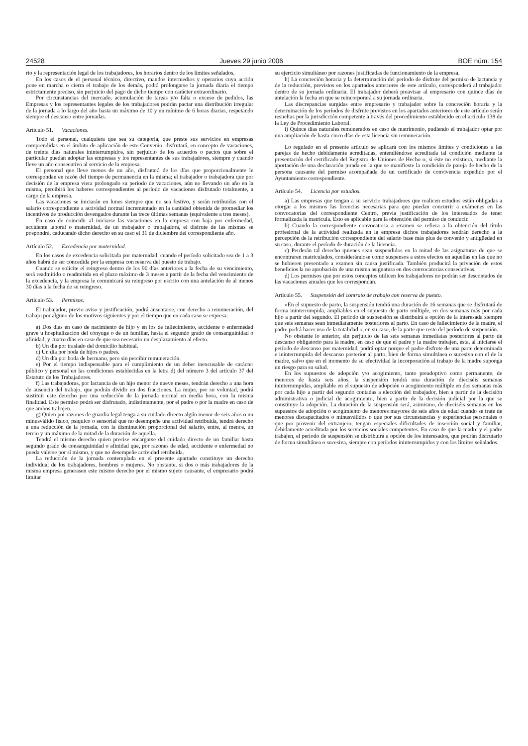24528 Jueves 29 junio 2006 BOE núm. 154
rio y la representación legal de los trabajadores, los horarios dentro de los límites señalados.
En los casos de el personal técnico, directivo, mandos intermedios y operarios cuya acción pone en marcha o cierra el trabajo de los demás, podrá prolongarse la jornada diaria el tiempo estrictamente preciso, sin perjuicio del pago de dicho tiempo con carácter extraordinario.
Por circunstancias del mercado, acumulación de tareas y/o falta o exceso de pedidos, las Empresas y los representantes legales de los trabajadores podrán pactar una distribución irregular de la jornada a lo largo del año hasta un máximo de 10 y un mínimo de 6 horas diarias, respetando siempre el descanso entre jornadas.
Artículo 51. Vacaciones.
Todo el personal, cualquiera que sea su categoría, que preste sus servicios en empresas comprendidas en el ámbito de aplicación de este Convenio, disfrutará, en concepto de vacaciones, de treinta días naturales ininterrumpidos, sin perjuicio de los acuerdos o pactos que sobre el particular puedan adoptar las empresas y los representantes de sus trabajadores, siempre y cuando lleve un año consecutivo al servicio de la empresa.
El personal que lleve menos de un año, disfrutará de los días que proporcionalmente le correspondan en razón del tiempo de permanencia en la misma; el trabajador o trabajadora que por decisión de la empresa viera prolongado su período de vacaciones, aún no llevando un año en la misma, percibirá los haberes correspondientes al período de vacaciones disfrutado totalmente, a cargo de la empresa.
Las vacaciones se iniciarán en lunes siempre que no sea festivo, y serán retribuidas con el salario correspondiente a actividad normal incrementado en la cantidad obtenida de promediar los incentivos de producción devengados durante las trece últimas semanas (equivalente a tres meses).
En caso de coincidir al iniciarse las vacaciones en la empresa con baja por enfermedad, accidente laboral o maternidad, de un trabajador o trabajadora, el disfrute de las mismas se pospondrá, caducando dicho derecho en su caso el 31 de diciembre del correspondiente año.
Artículo 52. Excedencia por maternidad.
En los casos de excedencia solicitada por maternidad, cuando el período solicitado sea de 1 a 3 años habrá de ser concedida por la empresa con reserva del puesto de trabajo.
Cuando se solicite el reingreso dentro de los 90 días anteriores a la fecha de su vencimiento, será readmitido o readmitida en el plazo máximo de 3 meses a partir de la fecha del vencimiento de la excedencia, y la empresa le comunicará su reingreso por escrito con una antelación de al menos 30 días a la fecha de su reingreso.
Artículo 53. Permisos.
El trabajador, previo aviso y justificación, podrá ausentarse, con derecho a remuneración, del trabajo por alguno de los motivos siguientes y por el tiempo que en cada caso se expresa:
a) Dos días en caso de nacimiento de hijo y en los de fallecimiento, accidente o enfermedad grave u hospitalización del cónyuge o de un familiar, hasta el segundo grado de consanguinidad o afinidad, y cuatro días en caso de que sea necesario un desplazamiento al efecto.
b) Un día por traslado del domicilio habitual.
c) Un día por boda de hijos o padres.
d) Un día por boda de hermano, pero sin percibir remuneración.
e) Por el tiempo indispensable para el cumplimiento de un deber inexcusable de carácter público y personal en las condiciones establecidas en la letra d) del número 3 del artículo 37 del Estatuto de los Trabajadores.
f) Las trabajadoras, por lactancia de un hijo menor de nueve meses, tendrán derecho a una hora de ausencia del trabajo, que podrán dividir en dos fracciones. La mujer, por su voluntad, podrá sustituir este derecho por una reducción de la jornada normal en media hora, con la misma finalidad. Este permiso podrá ser disfrutado, indistintamente, por el padre o por la madre en caso de que ambos trabajen.
g) Quien por razones de guardia legal tenga a su cuidado directo algún menor de seis años o un minusválido físico, psíquico o sensorial que no desempeñe una actividad retribuida, tendrá derecho a una reducción de la jornada, con la disminución proporcional del salario, entre, al menos, un tercio y un máximo de la mitad de la duración de aquella.
Tendrá el mismo derecho quien precise encargarse del cuidado directo de un familiar hasta segundo grado de consanguinidad o afinidad que, por razones de edad, accidente o enfermedad no pueda valerse por sí mismo, y que no desempeñe actividad retribuida.
La reducción de la jornada contemplada en el presente apartado constituye un derecho individual de los trabajadores, hombres o mujeres. No obstante, si dos o más trabajadores de la misma empresa generasen este mismo derecho por el mismo sujeto causante, el empresario podrá limitar
su ejercicio simultáneo por razones justificadas de funcionamiento de la empresa.
h) La concreción horaria y la determinación del período de disfrute del permiso de lactancia y de la reducción, previstos en los apartados anteriores de este artículo, corresponderá al trabajador dentro de su jornada ordinaria. El trabajador deberá preavisar al empresario con quince días de antelación la fecha en que se reincorporará a su jornada ordinaria.
Las discrepancias surgidas entre empresario y trabajador sobre la concreción horaria y la determinación de los períodos de disfrute previstos en los apartados anteriores de este artículo serán resueltas por la jurisdicción competente a través del procedimiento establecido en el artículo 138 de la Ley de Procedimiento Laboral.
i) Quince días naturales remunerados en caso de matrimonio, pudiendo el trabajador optar por una ampliación de hasta cinco días de esta licencia sin remuneración.
Lo regulado en el presente artículo se aplicará con los mismos límites y condiciones a las parejas de hecho debidamente acreditadas, entendiéndose acreditada tal condición mediante la presentación del certificado del Registro de Uniones de Hecho o, si éste no existiera, mediante la aportación de una declaración jurada en la que se manifieste la condición de pareja de hecho de la persona causante del permiso acompañada de un certificado de convivencia expedido por el Ayuntamiento correspondiente.
Artículo 54. Licencia por estudios.
a) Las empresas que tengan a su servicio trabajadores que realicen estudios están obligadas a otorgar a los mismos las licencias necesarias para que puedan concurrir a exámenes en las convocatorias del correspondiente Centro, previa justificación de los interesados de tener formalizada la matrícula. Esto es aplicable para la obtención del permiso de conducir.
b) Cuando la correspondiente convocatoria a examen se refiera a la obtención del título profesional de la actividad realizada en la empresa dichos trabajadores tendrán derecho a la percepción de la retribución correspondiente del salario base más plus de convenio y antigüedad en su caso, durante el período de duración de la licencia.
c) Perderán tal derecho quienes sean suspendidos en la mitad de las asignaturas de que se encontraren matriculados, considerándose como suspensos a estos efectos en aquellas en las que no se hubieren presentado a examen sin causa justificada. También producirá la privación de estos beneficios la no aprobación de una misma asignatura en dos convocatorias consecutivas.
d) Los permisos que por estos conceptos utilicen los trabajadores no podrán ser descontados de las vacaciones anuales que les correspondan.
Artículo 55. Suspensión del contrato de trabajo con reserva de puesto.
«En el supuesto de parto, la suspensión tendrá una duración de 16 semanas que se disfrutará de forma ininterrumpida, ampliables en el supuesto de parto múltiple, en dos semanas más por cada hijo a partir del segundo. El período de suspensión se distribuirá a opción de la interesada siempre que seis semanas sean inmediatamente posteriores al parto. En caso de fallecimiento de la madre, el padre podrá hacer uso de la totalidad o, en su caso, de la parte que reste del período de suspensión.
No obstante lo anterior, sin perjuicio de las seis semanas inmediatas posteriores al parto de descanso obligatorio para la madre, en caso de que el padre y la madre trabajen, ésta, al iniciarse el período de descanso por maternidad, podrá optar porque el padre disfrute de una parte determinada e ininterrumpida del descanso posterior al parto, bien de forma simultánea o sucesiva con el de la madre, salvo que en el momento de su efectividad la incorporación al trabajo de la madre suponga un riesgo para su salud.
En los supuestos de adopción y/o acogimiento, tanto preadoptivo como permanente, de menores de hasta seis años, la suspensión tendrá una duración de dieciséis semanas ininterrumpidas, ampliable en el supuesto de adopción o acogimiento múltiple en dos semanas más por cada hijo a partir del segundo contadas a elección del trabajador, bien a partir de la decisión administrativa o judicial de acogimiento, bien a partir de la decisión judicial por la que se constituye la adopción. La duración de la suspensión será, asimismo, de dieciséis semanas en los supuestos de adopción o acogimiento de menores mayores de seis años de edad cuando se trate de menores discapacitados o minusválidos o que por sus circunstancias y experiencias personales o que por provenir del extranjero, tengan especiales dificultades de inserción social y familiar, debidamente acreditada por los servicios sociales competentes. En caso de que la madre y el padre trabajen, el período de suspensión se distribuirá a opción de los interesados, que podrán disfrutarlo de forma simultánea o sucesiva, siempre con períodos ininterrumpidos y con los límites señalados.